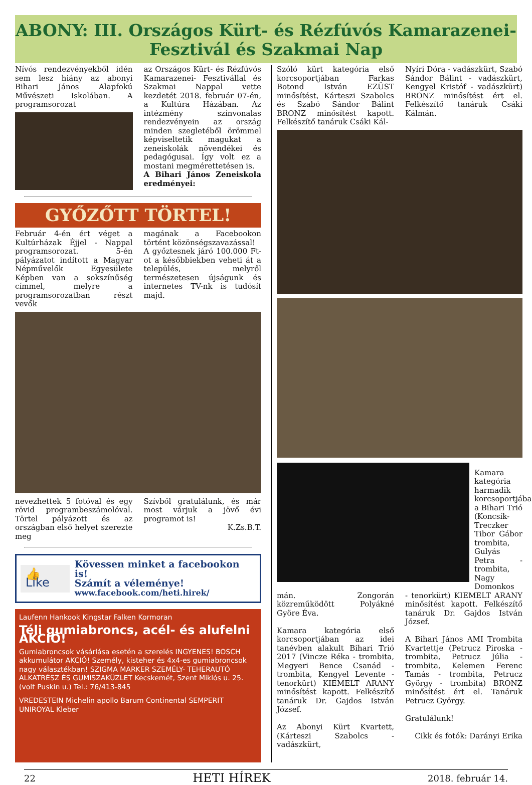ABONY: III. Országos Kürt- és Rézfúvós Kamarazenei-
Fesztivál és Szakmai Nap
Nívós rendezvényekből idén sem lesz hiány az abonyi Bihari János Alapfokú Művészeti Iskolában. A programsorozat
az Országos Kürt- és Rézfúvós Kamarazenei- Fesztivállal és Szakmai Nappal vette kezdetét 2018. február 07-én, a Kultúra Házában. Az intézmény színvonalas rendezvényein az ország minden szegletéből örömmel képviseltetik magukat a zeneiskolák növendékei és pedagógusai. Így volt ez a mostani megmérettetésen is.
A Bihari János Zeneiskola eredményei:
GYŐZŐTT TÖRTEL!
Február 4-én ért véget a Kultúrházak Éjjel - Nappal programsorozat. 5-én pályázatot indított a Magyar Népművelők Egyesülete Képben van a sokszínűség címmel, melyre a programsorozatban részt vevők
magának a Facebookon történt közönségszavazással!
A győztesnek járó 100.000 Ft-ot a későbbiekben veheti át a település, melyről természetesen újságunk és internetes TV-nk is tudósít majd.
nevezhettek 5 fotóval és egy rövid programbeszámolóval. Törtel pályázott és az országban első helyet szerezte meg
Szívből gratulálunk, és már most várjuk a jövő évi programot is!
K.Zs.B.T.
👍Like
Kövessen minket a facebookon is!
Számít a véleménye!
www.facebook.com/heti.hirek/
Laufenn Hankook Kingstar Falken Kormoran
Téli gumiabroncs, acél- és alufelni AKCIÓ!
Gumiabroncsok vásárlása esetén a szerelés INGYENES! BOSCH akkumulátor AKCIÓ! Személy, kisteher és 4x4-es gumiabroncsok nagy választékban! SZIGMA MARKER SZEMÉLY- TEHERAUTÓ ALKATRÉSZ ÉS GUMISZAKÜZLET Kecskemét, Szent Miklós u. 25. (volt Puskin u.) Tel.: 76/413-845
VREDESTEIN Michelin apollo Barum Continental SEMPERIT UNIROYAL Kleber
Szóló kürt kategória első korcsoportjában Farkas Botond István EZÜST minősítést, Kárteszi Szabolcs és Szabó Sándor Bálint BRONZ minősítést kapott. Felkészítő tanáruk Csáki Kál-
Nyíri Dóra - vadászkürt, Szabó Sándor Bálint - vadászkürt, Kengyel Kristóf - vadászkürt) BRONZ minősítést ért el. Felkészítő tanáruk Csáki Kálmán.
Kamara kategória harmadik korcsoportjában a Bihari Trió (Koncsik-Treczker Tibor Gábor trombita, Gulyás Petra - trombita, Nagy Domonkos
mán. Zongorán közreműködött Polyákné Györe Éva.
Kamara kategória első korcsoportjában az idei tanévben alakult Bihari Trió 2017 (Vincze Réka - trombita, Megyeri Bence Csanád - trombita, Kengyel Levente - tenorkürt) KIEMELT ARANY minősítést kapott. Felkészítő tanáruk Dr. Gajdos István József.
Az Abonyi Kürt Kvartett, (Kárteszi Szabolcs - vadászkürt,
- tenorkürt) KIEMELT ARANY minősítést kapott. Felkészítő tanáruk Dr. Gajdos István József.
A Bihari János AMI Trombita Kvartettje (Petrucz Piroska - trombita, Petrucz Júlia - trombita, Kelemen Ferenc Tamás - trombita, Petrucz György - trombita) BRONZ minősítést ért el. Tanáruk Petrucz György.
Gratulálunk!
Cikk és fotók: Darányi Erika
22 HETI HÍREK 2018. február 14.